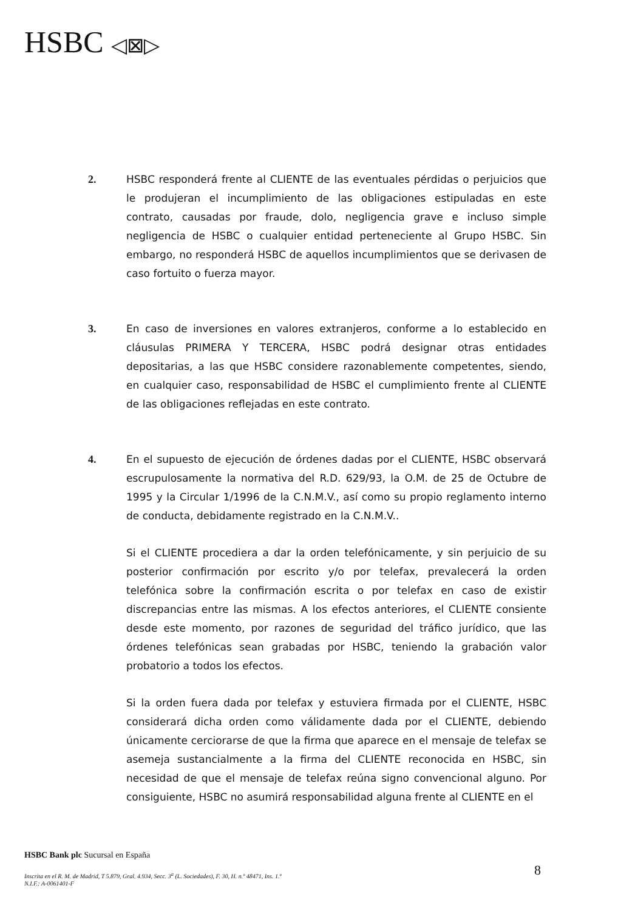HSBC ◁⊠▷
2. HSBC responderá frente al CLIENTE de las eventuales pérdidas o perjuicios que le produjeran el incumplimiento de las obligaciones estipuladas en este contrato, causadas por fraude, dolo, negligencia grave e incluso simple negligencia de HSBC o cualquier entidad perteneciente al Grupo HSBC. Sin embargo, no responderá HSBC de aquellos incumplimientos que se derivasen de caso fortuito o fuerza mayor.
3. En caso de inversiones en valores extranjeros, conforme a lo establecido en cláusulas PRIMERA Y TERCERA, HSBC podrá designar otras entidades depositarias, a las que HSBC considere razonablemente competentes, siendo, en cualquier caso, responsabilidad de HSBC el cumplimiento frente al CLIENTE de las obligaciones reflejadas en este contrato.
4. En el supuesto de ejecución de órdenes dadas por el CLIENTE, HSBC observará escrupulosamente la normativa del R.D. 629/93, la O.M. de 25 de Octubre de 1995 y la Circular 1/1996 de la C.N.M.V., así como su propio reglamento interno de conducta, debidamente registrado en la C.N.M.V..
Si el CLIENTE procediera a dar la orden telefónicamente, y sin perjuicio de su posterior confirmación por escrito y/o por telefax, prevalecerá la orden telefónica sobre la confirmación escrita o por telefax en caso de existir discrepancias entre las mismas. A los efectos anteriores, el CLIENTE consiente desde este momento, por razones de seguridad del tráfico jurídico, que las órdenes telefónicas sean grabadas por HSBC, teniendo la grabación valor probatorio a todos los efectos.
Si la orden fuera dada por telefax y estuviera firmada por el CLIENTE, HSBC considerará dicha orden como válidamente dada por el CLIENTE, debiendo únicamente cerciorarse de que la firma que aparece en el mensaje de telefax se asemeja sustancialmente a la firma del CLIENTE reconocida en HSBC, sin necesidad de que el mensaje de telefax reúna signo convencional alguno. Por consiguiente, HSBC no asumirá responsabilidad alguna frente al CLIENTE en el
HSBC Bank plc Sucursal en España
Inscrita en el R. M. de Madrid, T 5.879, Gral. 4.934, Secc. 3<sup>a</sup> (L. Sociedades), F. 30, H. n.º 48471, Ins. 1.ª
N.I.F.: A-0061401-F
8